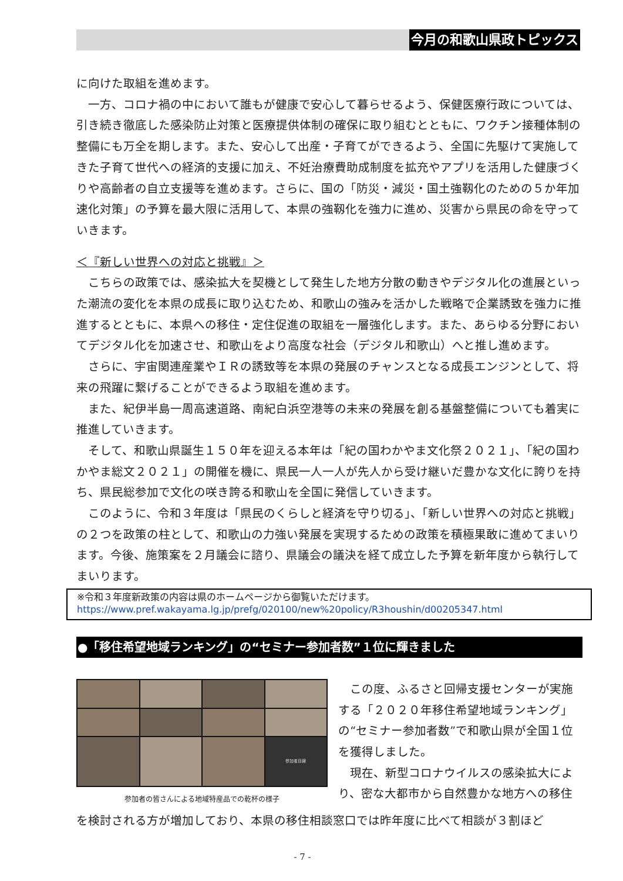今月の和歌山県政トピックス
に向けた取組を進めます。
一方、コロナ禍の中において誰もが健康で安心して暮らせるよう、保健医療行政については、引き続き徹底した感染防止対策と医療提供体制の確保に取り組むとともに、ワクチン接種体制の整備にも万全を期します。また、安心して出産・子育てができるよう、全国に先駆けて実施してきた子育て世代への経済的支援に加え、不妊治療費助成制度を拡充やアプリを活用した健康づくりや高齢者の自立支援等を進めます。さらに、国の「防災・減災・国土強靱化のための５か年加速化対策」の予算を最大限に活用して、本県の強靱化を強力に進め、災害から県民の命を守っていきます。
＜『新しい世界への対応と挑戦』＞
こちらの政策では、感染拡大を契機として発生した地方分散の動きやデジタル化の進展といった潮流の変化を本県の成長に取り込むため、和歌山の強みを活かした戦略で企業誘致を強力に推進するとともに、本県への移住・定住促進の取組を一層強化します。また、あらゆる分野においてデジタル化を加速させ、和歌山をより高度な社会（デジタル和歌山）へと推し進めます。
さらに、宇宙関連産業やＩＲの誘致等を本県の発展のチャンスとなる成長エンジンとして、将来の飛躍に繋げることができるよう取組を進めます。
また、紀伊半島一周高速道路、南紀白浜空港等の未来の発展を創る基盤整備についても着実に推進していきます。
そして、和歌山県誕生１５０年を迎える本年は「紀の国わかやま文化祭２０２１」、「紀の国わかやま総文２０２１」の開催を機に、県民一人一人が先人から受け継いだ豊かな文化に誇りを持ち、県民総参加で文化の咲き誇る和歌山を全国に発信していきます。
このように、令和３年度は「県民のくらしと経済を守り切る」、「新しい世界への対応と挑戦」の２つを政策の柱として、和歌山の力強い発展を実現するための政策を積極果敢に進めてまいります。今後、施策案を２月議会に諮り、県議会の議決を経て成立した予算を新年度から執行してまいります。
※令和３年度新政策の内容は県のホームページから御覧いただけます。
https://www.pref.wakayama.lg.jp/prefg/020100/new%20policy/R3houshin/d00205347.html
●「移住希望地域ランキング」の“セミナー参加者数”１位に輝きました
参加者目線
参加者の皆さんによる地域特産品での乾杯の様子
この度、ふるさと回帰支援センターが実施する「２０２０年移住希望地域ランキング」の“セミナー参加者数”で和歌山県が全国１位を獲得しました。
現在、新型コロナウイルスの感染拡大により、密な大都市から自然豊かな地方への移住
を検討される方が増加しており、本県の移住相談窓口では昨年度に比べて相談が３割ほど
- 7 -